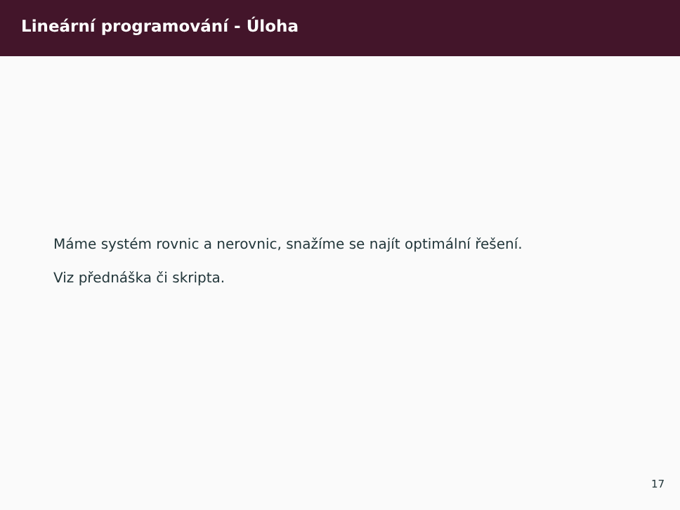Lineární programování - Úloha
Máme systém rovnic a nerovnic, snažíme se najít optimální řešení.
Viz přednáška či skripta.
17